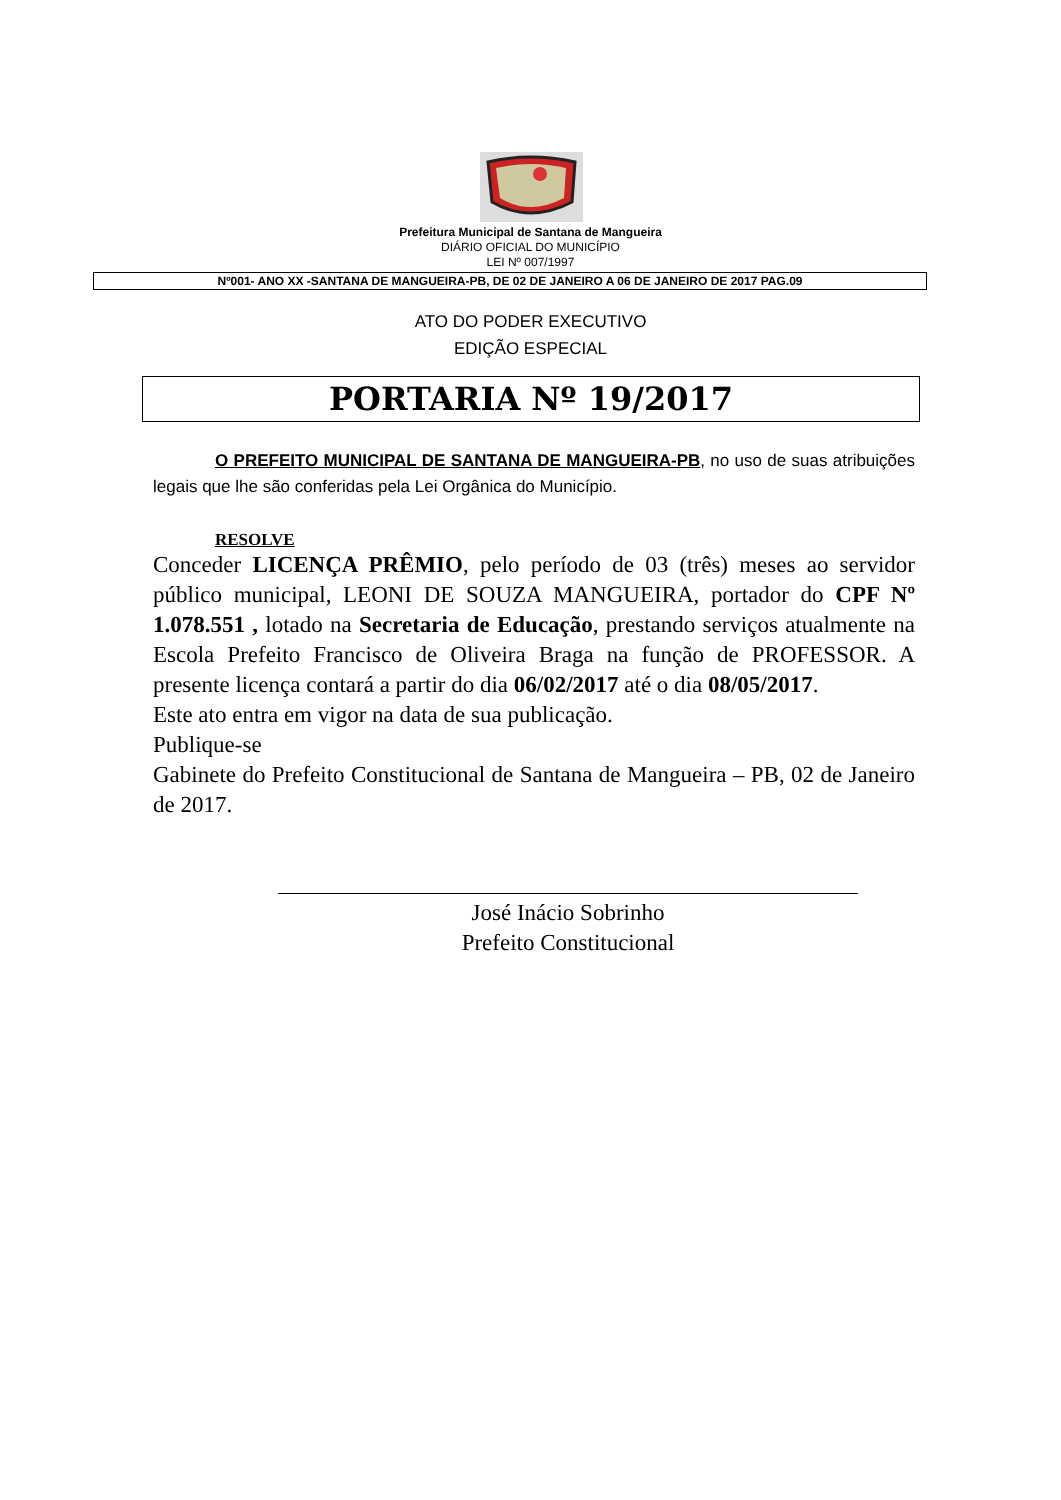Prefeitura Municipal de Santana de Mangueira
DIÁRIO OFICIAL DO MUNICÍPIO
LEI Nº 007/1997
Nº001- ANO XX -SANTANA DE MANGUEIRA-PB, DE 02 DE JANEIRO A 06 DE JANEIRO DE 2017 PAG.09
ATO DO PODER EXECUTIVO
EDIÇÃO ESPECIAL
PORTARIA Nº 19/2017
O PREFEITO MUNICIPAL DE SANTANA DE MANGUEIRA-PB, no uso de suas atribuições legais que lhe são conferidas pela Lei Orgânica do Município.
RESOLVE
Conceder LICENÇA PRÊMIO, pelo período de 03 (três) meses ao servidor público municipal, LEONI DE SOUZA MANGUEIRA, portador do CPF Nº 1.078.551 , lotado na Secretaria de Educação, prestando serviços atualmente na Escola Prefeito Francisco de Oliveira Braga na função de PROFESSOR. A presente licença contará a partir do dia 06/02/2017 até o dia 08/05/2017.
Este ato entra em vigor na data de sua publicação.
Publique-se
Gabinete do Prefeito Constitucional de Santana de Mangueira – PB, 02 de Janeiro de 2017.
José Inácio Sobrinho
Prefeito Constitucional